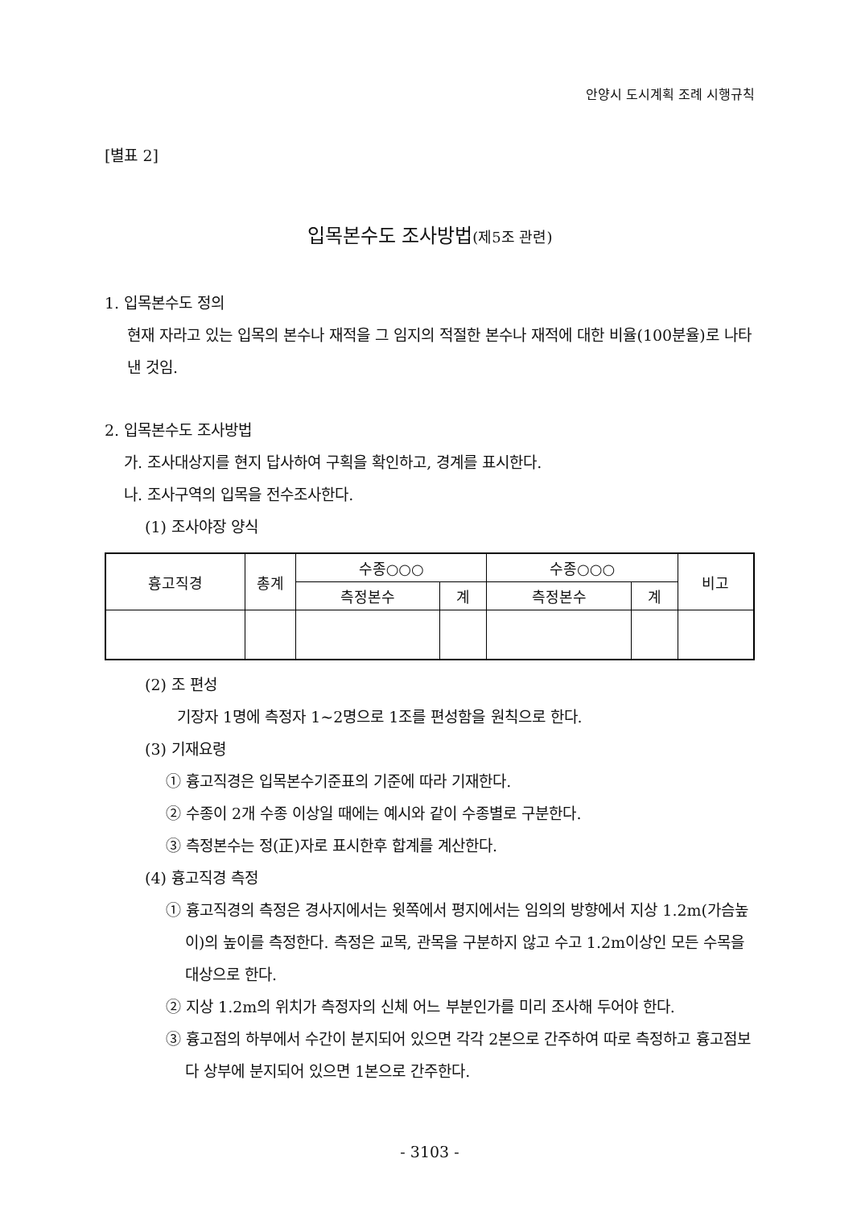안양시 도시계획 조례 시행규칙
[별표 2]
입목본수도 조사방법(제5조 관련)
1. 입목본수도 정의
현재 자라고 있는 입목의 본수나 재적을 그 임지의 적절한 본수나 재적에 대한 비율(100분율)로 나타낸 것임.
2. 입목본수도 조사방법
가. 조사대상지를 현지 답사하여 구획을 확인하고, 경계를 표시한다.
나. 조사구역의 입목을 전수조사한다.
(1) 조사야장 양식
| 흉고직경 | 총계 | 수종○○○ | | 수종○○○ | | 비고 |
| --- | --- | --- | --- | --- | --- | --- |
| | | 측정본수 | 계 | 측정본수 | 계 | |
(2) 조 편성
기장자 1명에 측정자 1~2명으로 1조를 편성함을 원칙으로 한다.
(3) 기재요령
① 흉고직경은 입목본수기준표의 기준에 따라 기재한다.
② 수종이 2개 수종 이상일 때에는 예시와 같이 수종별로 구분한다.
③ 측정본수는 정(正)자로 표시한후 합계를 계산한다.
(4) 흉고직경 측정
① 흉고직경의 측정은 경사지에서는 윗쪽에서 평지에서는 임의의 방향에서 지상 1.2m(가슴높이)의 높이를 측정한다. 측정은 교목, 관목을 구분하지 않고 수고 1.2m이상인 모든 수목을 대상으로 한다.
② 지상 1.2m의 위치가 측정자의 신체 어느 부분인가를 미리 조사해 두어야 한다.
③ 흉고점의 하부에서 수간이 분지되어 있으면 각각 2본으로 간주하여 따로 측정하고 흉고점보다 상부에 분지되어 있으면 1본으로 간주한다.
- 3103 -